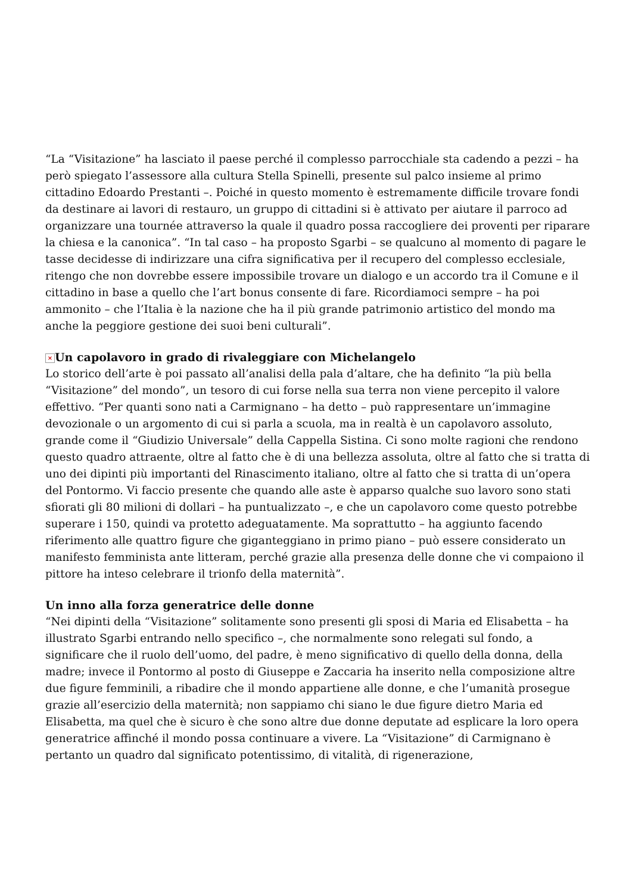“La “Visitazione” ha lasciato il paese perché il complesso parrocchiale sta cadendo a pezzi – ha però spiegato l’assessore alla cultura Stella Spinelli, presente sul palco insieme al primo cittadino Edoardo Prestanti –. Poiché in questo momento è estremamente difficile trovare fondi da destinare ai lavori di restauro, un gruppo di cittadini si è attivato per aiutare il parroco ad organizzare una tournée attraverso la quale il quadro possa raccogliere dei proventi per riparare la chiesa e la canonica”. “In tal caso – ha proposto Sgarbi – se qualcuno al momento di pagare le tasse decidesse di indirizzare una cifra significativa per il recupero del complesso ecclesiale, ritengo che non dovrebbe essere impossibile trovare un dialogo e un accordo tra il Comune e il cittadino in base a quello che l’art bonus consente di fare. Ricordiamoci sempre – ha poi ammonito – che l’Italia è la nazione che ha il più grande patrimonio artistico del mondo ma anche la peggiore gestione dei suoi beni culturali”.
× Un capolavoro in grado di rivaleggiare con Michelangelo
Lo storico dell’arte è poi passato all’analisi della pala d’altare, che ha definito “la più bella “Visitazione” del mondo”, un tesoro di cui forse nella sua terra non viene percepito il valore effettivo. “Per quanti sono nati a Carmignano – ha detto – può rappresentare un’immagine devozionale o un argomento di cui si parla a scuola, ma in realtà è un capolavoro assoluto, grande come il “Giudizio Universale” della Cappella Sistina. Ci sono molte ragioni che rendono questo quadro attraente, oltre al fatto che è di una bellezza assoluta, oltre al fatto che si tratta di uno dei dipinti più importanti del Rinascimento italiano, oltre al fatto che si tratta di un’opera del Pontormo. Vi faccio presente che quando alle aste è apparso qualche suo lavoro sono stati sfiorati gli 80 milioni di dollari – ha puntualizzato –, e che un capolavoro come questo potrebbe superare i 150, quindi va protetto adeguatamente. Ma soprattutto – ha aggiunto facendo riferimento alle quattro figure che giganteggiano in primo piano – può essere considerato un manifesto femminista ante litteram, perché grazie alla presenza delle donne che vi compaiono il pittore ha inteso celebrare il trionfo della maternità”.
Un inno alla forza generatrice delle donne
“Nei dipinti della “Visitazione” solitamente sono presenti gli sposi di Maria ed Elisabetta – ha illustrato Sgarbi entrando nello specifico –, che normalmente sono relegati sul fondo, a significare che il ruolo dell’uomo, del padre, è meno significativo di quello della donna, della madre; invece il Pontormo al posto di Giuseppe e Zaccaria ha inserito nella composizione altre due figure femminili, a ribadire che il mondo appartiene alle donne, e che l’umanità prosegue grazie all’esercizio della maternità; non sappiamo chi siano le due figure dietro Maria ed Elisabetta, ma quel che è sicuro è che sono altre due donne deputate ad esplicare la loro opera generatrice affinché il mondo possa continuare a vivere. La “Visitazione” di Carmignano è pertanto un quadro dal significato potentissimo, di vitalità, di rigenerazione,